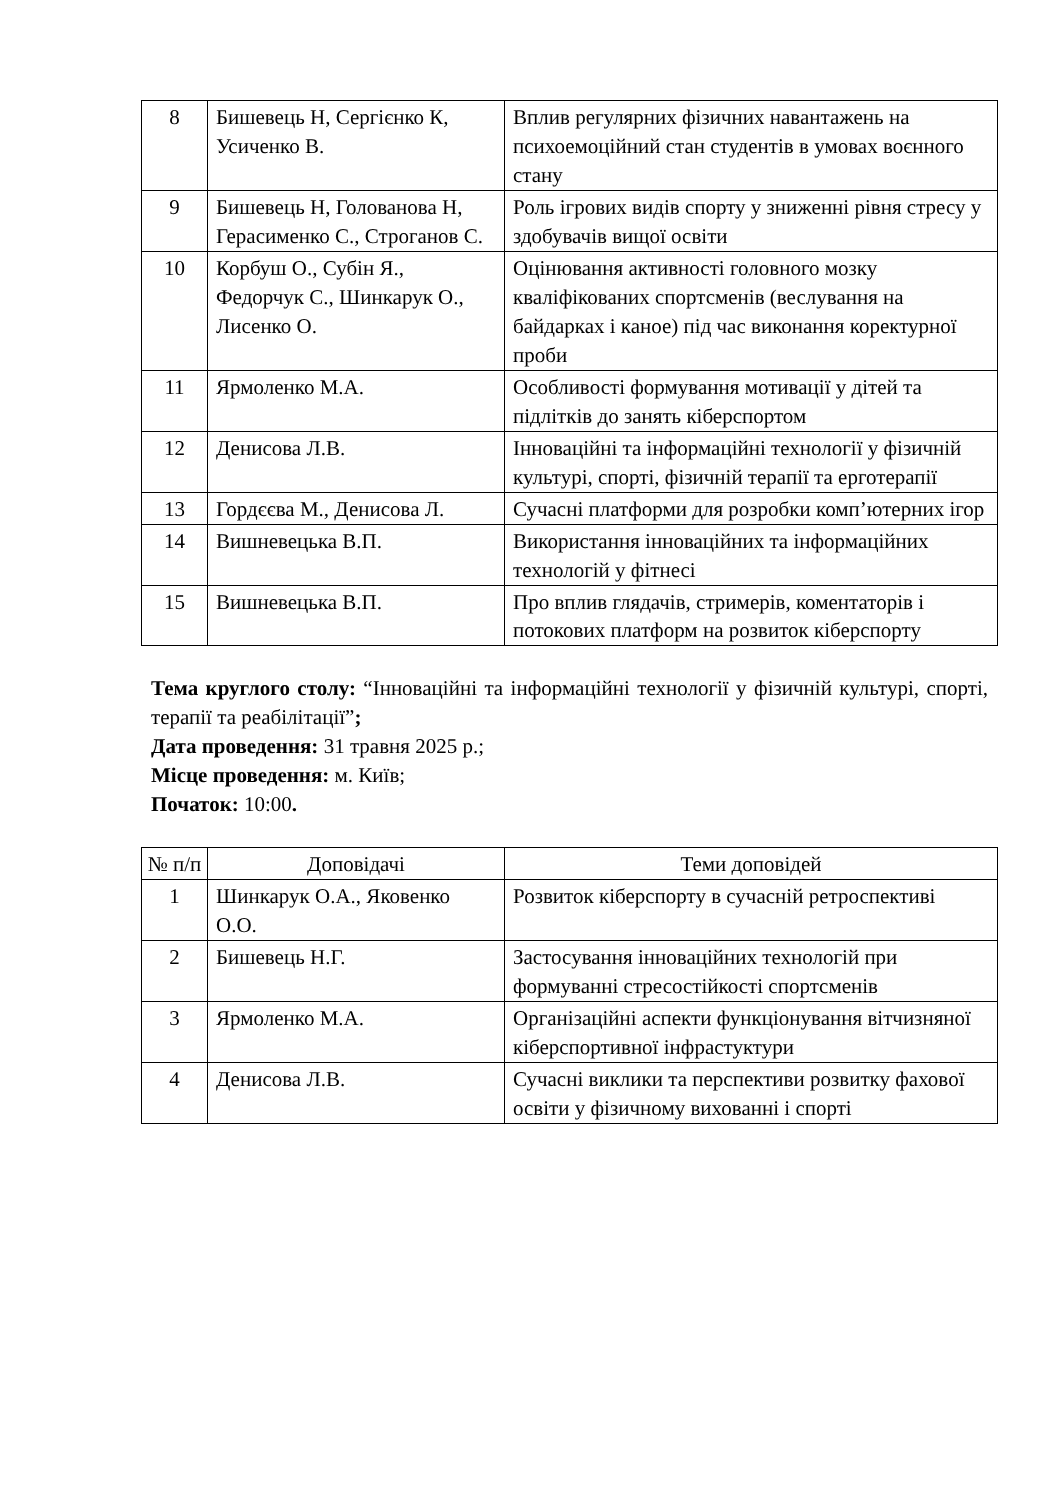| 8 | Бишевець Н, Сергієнко К, Усиченко В. | Вплив регулярних фізичних навантажень на психоемоційний стан студентів в умовах воєнного стану |
| 9 | Бишевець Н, Голованова Н, Герасименко С., Строганов С. | Роль ігрових видів спорту у зниженні рівня стресу у здобувачів вищої освіти |
| 10 | Корбуш О., Субін Я., Федорчук С., Шинкарук О., Лисенко О. | Оцінювання активності головного мозку кваліфікованих спортсменів (веслування на байдарках і каное) під час виконання коректурної проби |
| 11 | Ярмоленко М.А. | Особливості формування мотивації у дітей та підлітків до занять кіберспортом |
| 12 | Денисова Л.В. | Інноваційні та інформаційні технології у фізичній культурі, спорті, фізичній терапії та ерготерапії |
| 13 | Гордєєва М., Денисова Л. | Сучасні платформи для розробки комп’ютерних ігор |
| 14 | Вишневецька В.П. | Використання інноваційних та інформаційних технологій у фітнесі |
| 15 | Вишневецька В.П. | Про вплив глядачів, стримерів, коментаторів і потокових платформ на розвиток кіберспорту |
Тема круглого столу: “Інноваційні та інформаційні технології у фізичній культурі, спорті, терапії та реабілітації”;
Дата проведення: 31 травня 2025 р.;
Місце проведення: м. Київ;
Початок: 10:00.
| № п/п | Доповідачі | Теми доповідей |
| --- | --- | --- |
| 1 | Шинкарук О.А., Яковенко О.О. | Розвиток кіберспорту в сучасній ретроспективі |
| 2 | Бишевець Н.Г. | Застосування інноваційних технологій при формуванні стресостійкості спортсменів |
| 3 | Ярмоленко М.А. | Організаційні аспекти функціонування вітчизняної кіберспортивної інфрастуктури |
| 4 | Денисова Л.В. | Сучасні виклики та перспективи розвитку фахової освіти у фізичному вихованні і спорті |